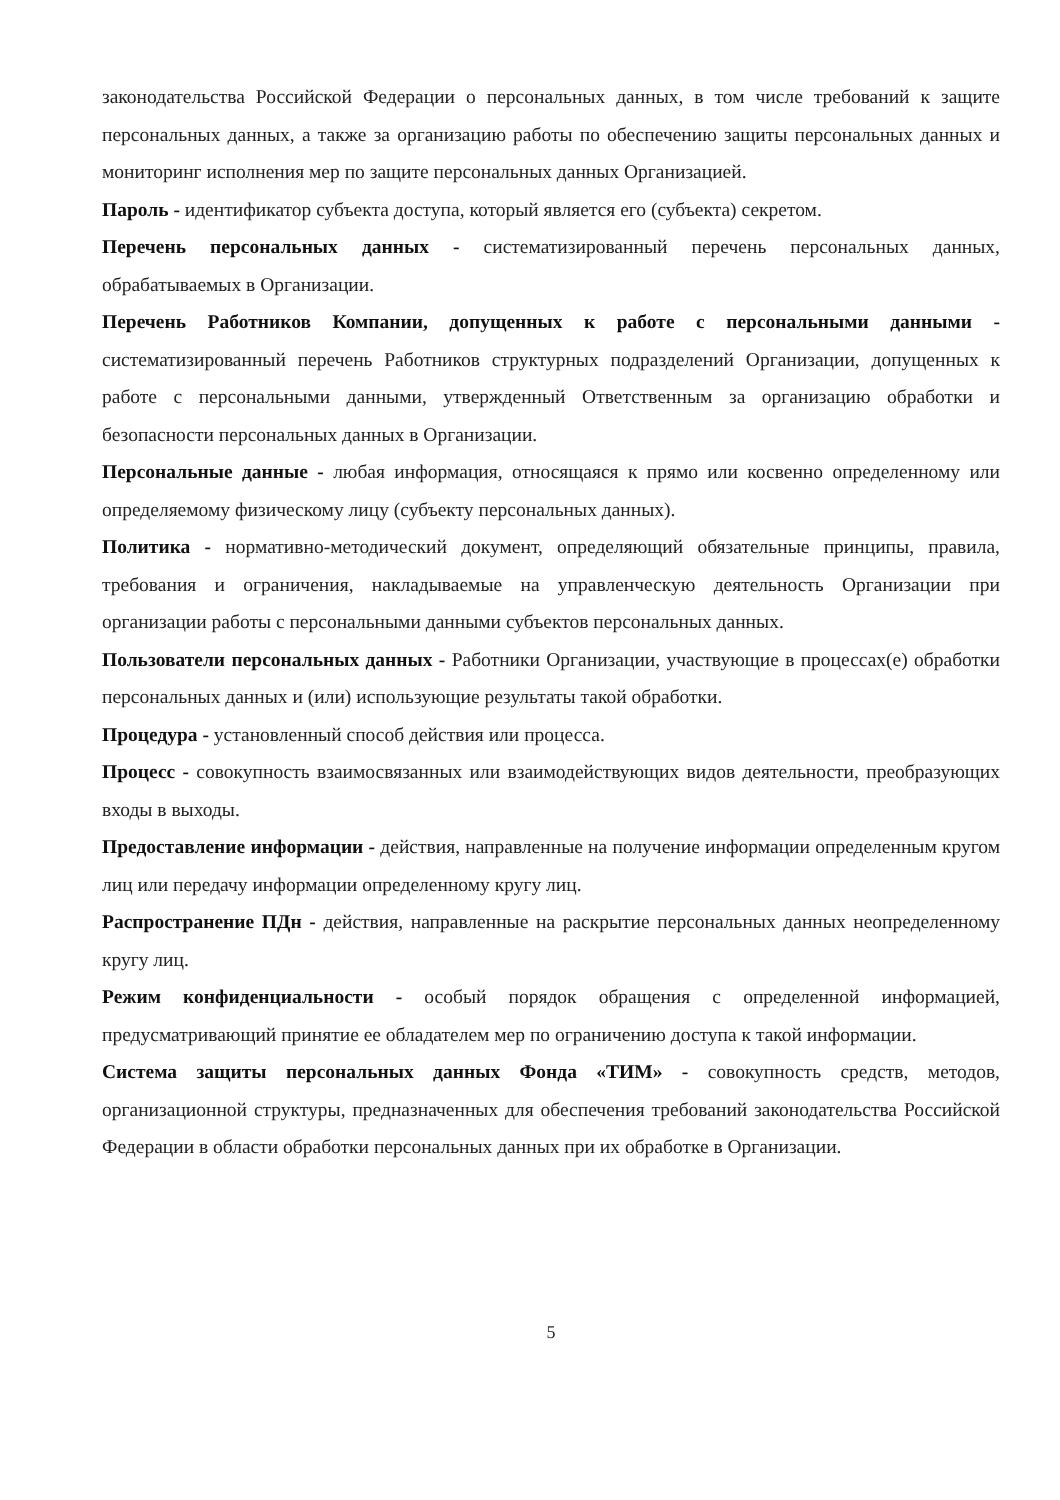законодательства Российской Федерации о персональных данных, в том числе требований к защите персональных данных, а также за организацию работы по обеспечению защиты персональных данных и мониторинг исполнения мер по защите персональных данных Организацией.
Пароль - идентификатор субъекта доступа, который является его (субъекта) секретом.
Перечень персональных данных - систематизированный перечень персональных данных, обрабатываемых в Организации.
Перечень Работников Компании, допущенных к работе с персональными данными - систематизированный перечень Работников структурных подразделений Организации, допущенных к работе с персональными данными, утвержденный Ответственным за организацию обработки и безопасности персональных данных в Организации.
Персональные данные - любая информация, относящаяся к прямо или косвенно определенному или определяемому физическому лицу (субъекту персональных данных).
Политика - нормативно-методический документ, определяющий обязательные принципы, правила, требования и ограничения, накладываемые на управленческую деятельность Организации при организации работы с персональными данными субъектов персональных данных.
Пользователи персональных данных - Работники Организации, участвующие в процессах(е) обработки персональных данных и (или) использующие результаты такой обработки.
Процедура - установленный способ действия или процесса.
Процесс - совокупность взаимосвязанных или взаимодействующих видов деятельности, преобразующих входы в выходы.
Предоставление информации - действия, направленные на получение информации определенным кругом лиц или передачу информации определенному кругу лиц.
Распространение ПДн - действия, направленные на раскрытие персональных данных неопределенному кругу лиц.
Режим конфиденциальности - особый порядок обращения с определенной информацией, предусматривающий принятие ее обладателем мер по ограничению доступа к такой информации.
Система защиты персональных данных Фонда «ТИМ» - совокупность средств, методов, организационной структуры, предназначенных для обеспечения требований законодательства Российской Федерации в области обработки персональных данных при их обработке в Организации.
5